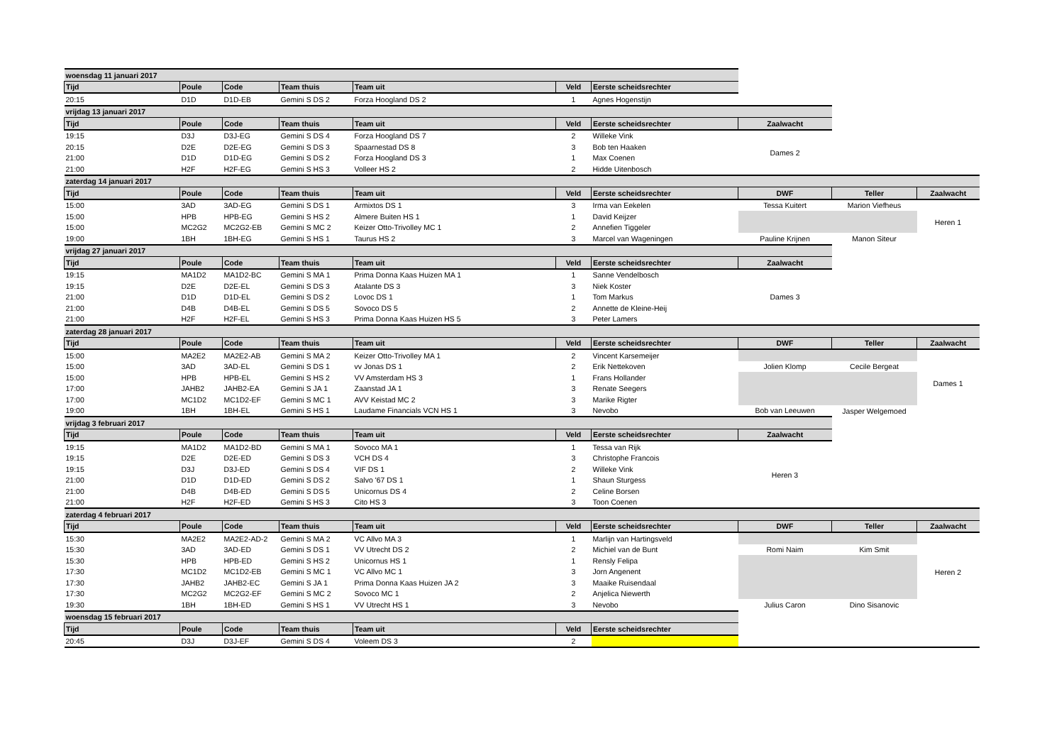| woensdag 11 januari 2017 | | | | | | | | | |
| Tijd | Poule | Code | Team thuis | Team uit | Veld | Eerste scheidsrechter | | | |
| 20:15 | D1D | D1D-EB | Gemini S DS 2 | Forza Hoogland DS 2 | 1 | Agnes Hogenstijn | | | |
| vrijdag 13 januari 2017 | | | | | | | | | |
| Tijd | Poule | Code | Team thuis | Team uit | Veld | Eerste scheidsrechter | Zaalwacht | | |
| 19:15 | D3J | D3J-EG | Gemini S DS 4 | Forza Hoogland DS 7 | 2 | Willeke Vink | Dames 2 | | |
| 20:15 | D2E | D2E-EG | Gemini S DS 3 | Spaarnestad DS 8 | 3 | Bob ten Haaken | | | |
| 21:00 | D1D | D1D-EG | Gemini S DS 2 | Forza Hoogland DS 3 | 1 | Max Coenen | | | |
| 21:00 | H2F | H2F-EG | Gemini S HS 3 | Volleer HS 2 | 2 | Hidde Uitenbosch | | | |
| zaterdag 14 januari 2017 | | | | | | | | | |
| Tijd | Poule | Code | Team thuis | Team uit | Veld | Eerste scheidsrechter | DWF | Teller | Zaalwacht |
| 15:00 | 3AD | 3AD-EG | Gemini S DS 1 | Armixtos DS 1 | 3 | Irma van Eekelen | Tessa Kuitert | Marion Viefheus | Heren 1 |
| 15:00 | HPB | HPB-EG | Gemini S HS 2 | Almere Buiten HS 1 | 1 | David Keijzer | | | |
| 15:00 | MC2G2 | MC2G2-EB | Gemini S MC 2 | Keizer Otto-Trivolley MC 1 | 2 | Annefien Tiggeler | | | |
| 19:00 | 1BH | 1BH-EG | Gemini S HS 1 | Taurus HS 2 | 3 | Marcel van Wageningen | Pauline Krijnen | Manon Siteur | |
| vrijdag 27 januari 2017 | | | | | | | | | |
| Tijd | Poule | Code | Team thuis | Team uit | Veld | Eerste scheidsrechter | Zaalwacht | | |
| 19:15 | MA1D2 | MA1D2-BC | Gemini S MA 1 | Prima Donna Kaas Huizen MA 1 | 1 | Sanne Vendelbosch | Dames 3 | | |
| 19:15 | D2E | D2E-EL | Gemini S DS 3 | Atalante DS 3 | 3 | Niek Koster | | | |
| 21:00 | D1D | D1D-EL | Gemini S DS 2 | Lovoc DS 1 | 1 | Tom Markus | | | |
| 21:00 | D4B | D4B-EL | Gemini S DS 5 | Sovoco DS 5 | 2 | Annette de Kleine-Heij | | | |
| 21:00 | H2F | H2F-EL | Gemini S HS 3 | Prima Donna Kaas Huizen HS 5 | 3 | Peter Lamers | | | |
| zaterdag 28 januari 2017 | | | | | | | | | |
| Tijd | Poule | Code | Team thuis | Team uit | Veld | Eerste scheidsrechter | DWF | Teller | Zaalwacht |
| 15:00 | MA2E2 | MA2E2-AB | Gemini S MA 2 | Keizer Otto-Trivolley MA 1 | 2 | Vincent Karsemeijer | | | Dames 1 |
| 15:00 | 3AD | 3AD-EL | Gemini S DS 1 | vv Jonas DS 1 | 2 | Erik Nettekoven | Jolien Klomp | Cecile Bergeat | |
| 15:00 | HPB | HPB-EL | Gemini S HS 2 | VV Amsterdam HS 3 | 1 | Frans Hollander | | | |
| 17:00 | JAHB2 | JAHB2-EA | Gemini S JA 1 | Zaanstad JA 1 | 3 | Renate Seegers | | | |
| 17:00 | MC1D2 | MC1D2-EF | Gemini S MC 1 | AVV Keistad MC 2 | 3 | Marike Rigter | | | |
| 19:00 | 1BH | 1BH-EL | Gemini S HS 1 | Laudame Financials VCN HS 1 | 3 | Nevobo | Bob van Leeuwen | Jasper Welgemoed | |
| vrijdag 3 februari 2017 | | | | | | | | | |
| Tijd | Poule | Code | Team thuis | Team uit | Veld | Eerste scheidsrechter | Zaalwacht | | |
| 19:15 | MA1D2 | MA1D2-BD | Gemini S MA 1 | Sovoco MA 1 | 1 | Tessa van Rijk | Heren 3 | | |
| 19:15 | D2E | D2E-ED | Gemini S DS 3 | VCH DS 4 | 3 | Christophe Francois | | | |
| 19:15 | D3J | D3J-ED | Gemini S DS 4 | VIF DS 1 | 2 | Willeke Vink | | | |
| 21:00 | D1D | D1D-ED | Gemini S DS 2 | Salvo '67 DS 1 | 1 | Shaun Sturgess | | | |
| 21:00 | D4B | D4B-ED | Gemini S DS 5 | Unicornus DS 4 | 2 | Celine Borsen | | | |
| 21:00 | H2F | H2F-ED | Gemini S HS 3 | Cito HS 3 | 3 | Toon Coenen | | | |
| zaterdag 4 februari 2017 | | | | | | | | | |
| Tijd | Poule | Code | Team thuis | Team uit | Veld | Eerste scheidsrechter | DWF | Teller | Zaalwacht |
| 15:30 | MA2E2 | MA2E2-AD-2 | Gemini S MA 2 | VC Allvo MA 3 | 1 | Marlijn van Hartingsveld | | | Heren 2 |
| 15:30 | 3AD | 3AD-ED | Gemini S DS 1 | VV Utrecht DS 2 | 2 | Michiel van de Bunt | Romi Naim | Kim Smit | |
| 15:30 | HPB | HPB-ED | Gemini S HS 2 | Unicornus HS 1 | 1 | Rensly Felipa | | | |
| 17:30 | MC1D2 | MC1D2-EB | Gemini S MC 1 | VC Allvo MC 1 | 3 | Jorn Angenent | | | |
| 17:30 | JAHB2 | JAHB2-EC | Gemini S JA 1 | Prima Donna Kaas Huizen JA 2 | 3 | Maaike Ruisendaal | | | |
| 17:30 | MC2G2 | MC2G2-EF | Gemini S MC 2 | Sovoco MC 1 | 2 | Anjelica Niewerth | | | |
| 19:30 | 1BH | 1BH-ED | Gemini S HS 1 | VV Utrecht HS 1 | 3 | Nevobo | Julius Caron | Dino Sisanovic | |
| woensdag 15 februari 2017 | | | | | | | | | |
| Tijd | Poule | Code | Team thuis | Team uit | Veld | Eerste scheidsrechter | | | |
| 20:45 | D3J | D3J-EF | Gemini S DS 4 | Voleem DS 3 | 2 | | | | |